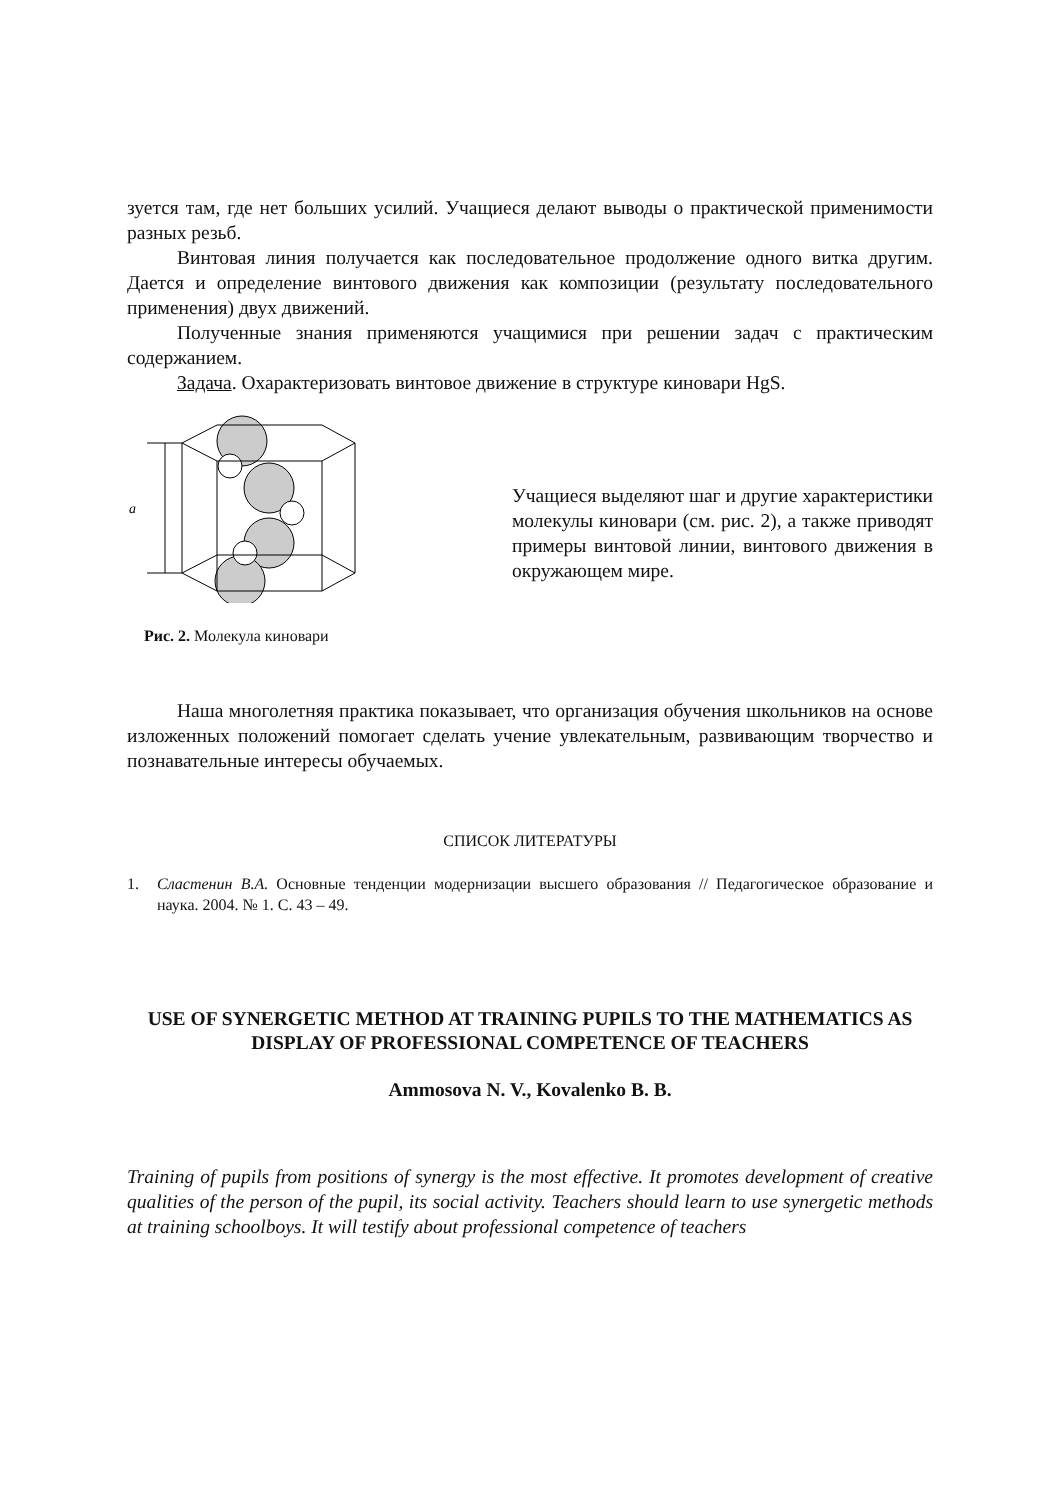зуется там, где нет больших усилий. Учащиеся делают выводы о практической применимости разных резьб.
Винтовая линия получается как последовательное продолжение одного витка другим. Дается и определение винтового движения как композиции (результату последовательного применения) двух движений.
Полученные знания применяются учащимися при решении задач с практическим содержанием.
Задача. Охарактеризовать винтовое движение в структуре киновари HgS.
a
Рис. 2. Молекула киновари
Учащиеся выделяют шаг и другие характеристики молекулы киновари (см. рис. 2), а также приводят примеры винтовой линии, винтового движения в окружающем мире.
Наша многолетняя практика показывает, что организация обучения школьников на основе изложенных положений помогает сделать учение увлекательным, развивающим творчество и познавательные интересы обучаемых.
СПИСОК ЛИТЕРАТУРЫ
1. Сластенин В.А. Основные тенденции модернизации высшего образования // Педагогическое образование и наука. 2004. № 1. С. 43 – 49.
USE OF SYNERGETIC METHOD AT TRAINING PUPILS TO THE MATHEMATICS AS DISPLAY OF PROFESSIONAL COMPETENCE OF TEACHERS
Ammosova N. V., Kovalenko B. B.
Training of pupils from positions of synergy is the most effective. It promotes development of creative qualities of the person of the pupil, its social activity. Teachers should learn to use synergetic methods at training schoolboys. It will testify about professional competence of teachers